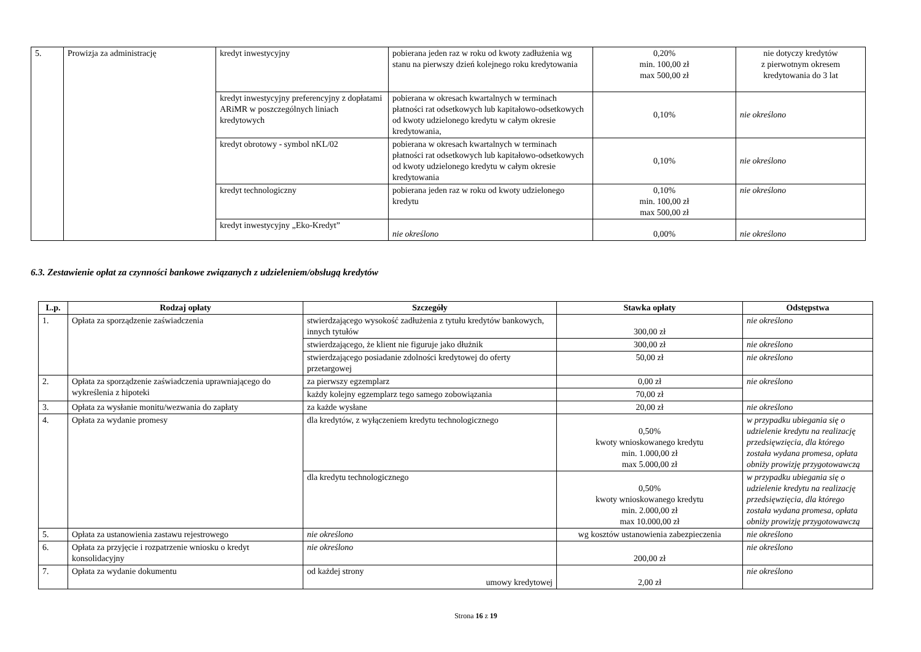| 5. | Prowizja za administrację | kredyt inwestycyjny | pobierana jeden raz w roku od kwoty zadłużenia wg stanu na pierwszy dzień kolejnego roku kredytowania | 0,20% min. 100,00 zł max 500,00 zł | nie dotyczy kredytów z pierwotnym okresem kredytowania do 3 lat |
| | | kredyt inwestycyjny preferencyjny z dopłatami ARiMR w poszczególnych liniach kredytowych | pobierana w okresach kwartalnych w terminach płatności rat odsetkowych lub kapitałowo-odsetkowych od kwoty udzielonego kredytu w całym okresie kredytowania, | 0,10% | nie określono |
| | | kredyt obrotowy - symbol nKL/02 | pobierana w okresach kwartalnych w terminach płatności rat odsetkowych lub kapitałowo-odsetkowych od kwoty udzielonego kredytu w całym okresie kredytowania | 0,10% | nie określono |
| | | kredyt technologiczny | pobierana jeden raz w roku od kwoty udzielonego kredytu | 0,10% min. 100,00 zł max 500,00 zł | nie określono |
| | | kredyt inwestycyjny „Eko-Kredyt” | nie określono | 0,00% | nie określono |
6.3. Zestawienie opłat za czynności bankowe związanych z udzieleniem/obsługą kredytów
| L.p. | Rodzaj opłaty | Szczegóły | Stawka opłaty | Odstępstwa |
| --- | --- | --- | --- | --- |
| 1. | Opłata za sporządzenie zaświadczenia | stwierdzającego wysokość zadłużenia z tytułu kredytów bankowych, innych tytułów | 300,00 zł | nie określono |
| | | stwierdzającego, że klient nie figuruje jako dłużnik | 300,00 zł | nie określono |
| | | stwierdzającego posiadanie zdolności kredytowej do oferty przetargowej | 50,00 zł | nie określono |
| 2. | Opłata za sporządzenie zaświadczenia uprawniającego do wykreślenia z hipoteki | za pierwszy egzemplarz | 0,00 zł | nie określono |
| | | każdy kolejny egzemplarz tego samego zobowiązania | 70,00 zł | |
| 3. | Opłata za wysłanie monitu/wezwania do zapłaty | za każde wysłane | 20,00 zł | nie określono |
| 4. | Opłata za wydanie promesy | dla kredytów, z wyłączeniem kredytu technologicznego | 0,50% kwoty wnioskowanego kredytu min. 1.000,00 zł max 5.000,00 zł | w przypadku ubiegania się o udzielenie kredytu na realizację przedsięwzięcia, dla którego została wydana promesa, opłata obniży prowizję przygotowawczą |
| | | dla kredytu technologicznego | 0,50% kwoty wnioskowanego kredytu min. 2.000,00 zł max 10.000,00 zł | w przypadku ubiegania się o udzielenie kredytu na realizację przedsięwzięcia, dla którego została wydana promesa, opłata obniży prowizję przygotowawczą |
| 5. | Opłata za ustanowienia zastawu rejestrowego | nie określono | wg kosztów ustanowienia zabezpieczenia | nie określono |
| 6. | Opłata za przyjęcie i rozpatrzenie wniosku o kredyt konsolidacyjny | nie określono | 200,00 zł | nie określono |
| 7. | Opłata za wydanie dokumentu | od każdej strony umowy kredytowej | 2,00 zł | nie określono |
Strona 16 z 19